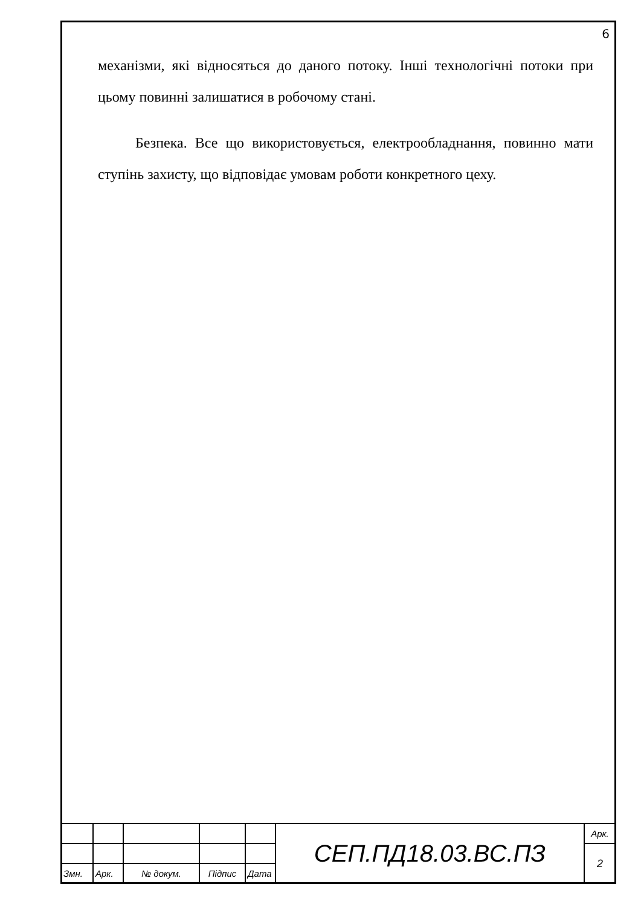6
механізми, які відносяться до даного потоку. Інші технологічні потоки при цьому повинні залишатися в робочому стані.
Безпека. Все що використовується, електрообладнання, повинно мати ступінь захисту, що відповідає умовам роботи конкретного цеху.
| | | | | | СЕП.ПД18.03.ВС.ПЗ | Арк. |
| | | | | | | 2 |
| Змн. | Арк. | № докум. | Підпис | Дата | | |